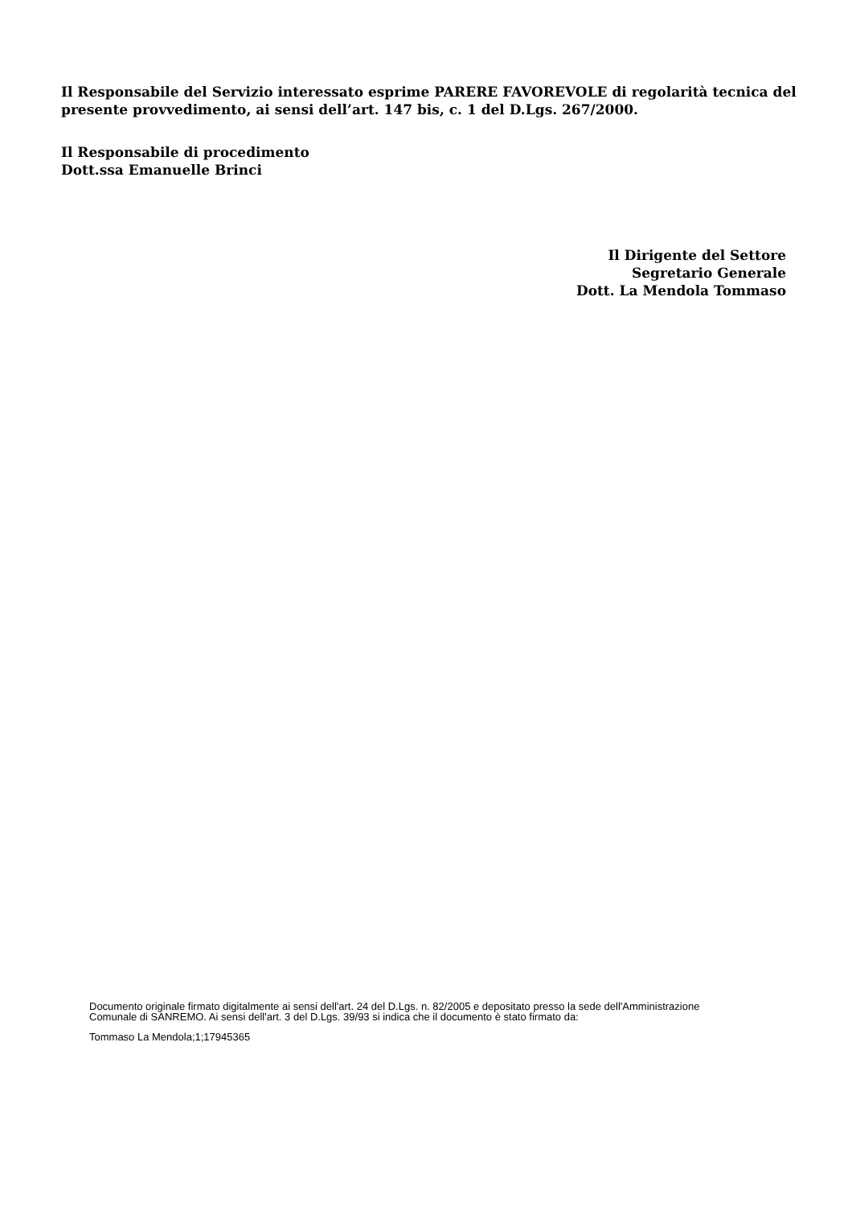Il Responsabile del Servizio interessato esprime PARERE FAVOREVOLE di regolarità tecnica del presente provvedimento, ai sensi dell’art. 147 bis, c. 1 del D.Lgs. 267/2000.
Il Responsabile di procedimento
Dott.ssa Emanuelle Brinci
Il Dirigente del Settore
Segretario Generale
Dott. La Mendola Tommaso
Documento originale firmato digitalmente ai sensi dell'art. 24 del D.Lgs. n. 82/2005 e depositato presso la sede dell'Amministrazione Comunale di SANREMO. Ai sensi dell'art. 3 del D.Lgs. 39/93 si indica che il documento è stato firmato da:
Tommaso La Mendola;1;17945365